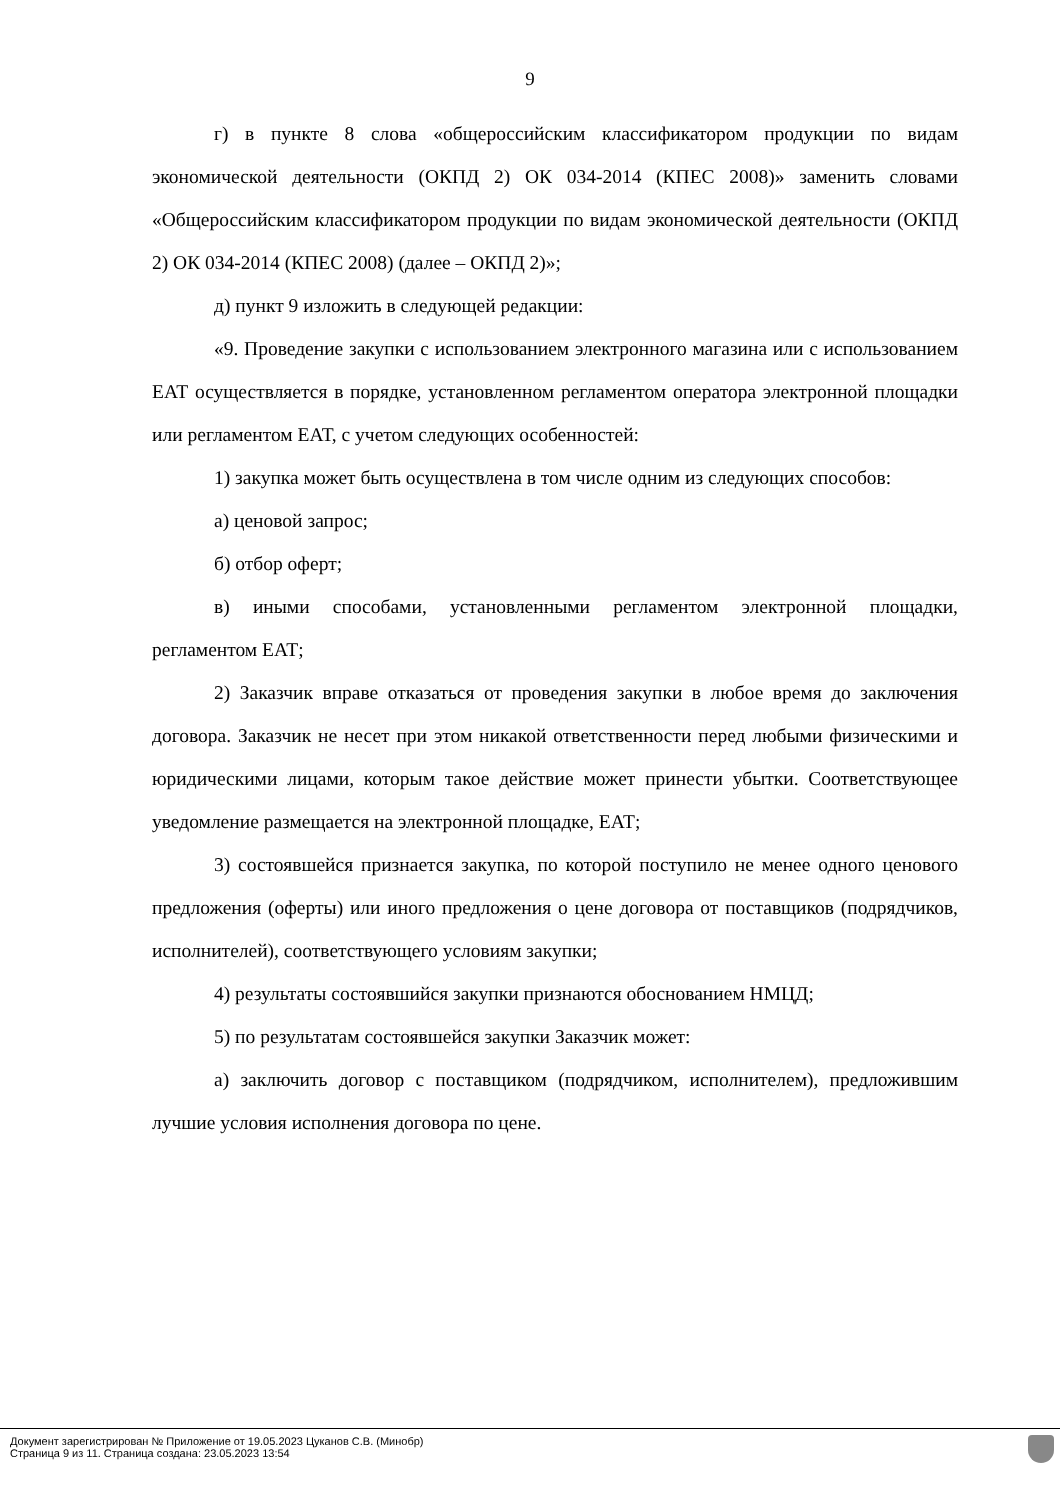9
г) в пункте 8 слова «общероссийским классификатором продукции по видам экономической деятельности (ОКПД 2) ОК 034-2014 (КПЕС 2008)» заменить словами «Общероссийским классификатором продукции по видам экономической деятельности (ОКПД 2) ОК 034-2014 (КПЕС 2008) (далее – ОКПД 2)»;
д) пункт 9 изложить в следующей редакции:
«9. Проведение закупки с использованием электронного магазина или с использованием ЕАТ осуществляется в порядке, установленном регламентом оператора электронной площадки или регламентом ЕАТ, с учетом следующих особенностей:
1) закупка может быть осуществлена в том числе одним из следующих способов:
а) ценовой запрос;
б) отбор оферт;
в) иными способами, установленными регламентом электронной площадки, регламентом ЕАТ;
2) Заказчик вправе отказаться от проведения закупки в любое время до заключения договора. Заказчик не несет при этом никакой ответственности перед любыми физическими и юридическими лицами, которым такое действие может принести убытки. Соответствующее уведомление размещается на электронной площадке, ЕАТ;
3) состоявшейся признается закупка, по которой поступило не менее одного ценового предложения (оферты) или иного предложения о цене договора от поставщиков (подрядчиков, исполнителей), соответствующего условиям закупки;
4) результаты состоявшийся закупки признаются обоснованием НМЦД;
5) по результатам состоявшейся закупки Заказчик может:
а) заключить договор с поставщиком (подрядчиком, исполнителем), предложившим лучшие условия исполнения договора по цене.
Документ зарегистрирован № Приложение от 19.05.2023 Цуканов С.В. (Минобр)
Страница 9 из 11. Страница создана: 23.05.2023 13:54